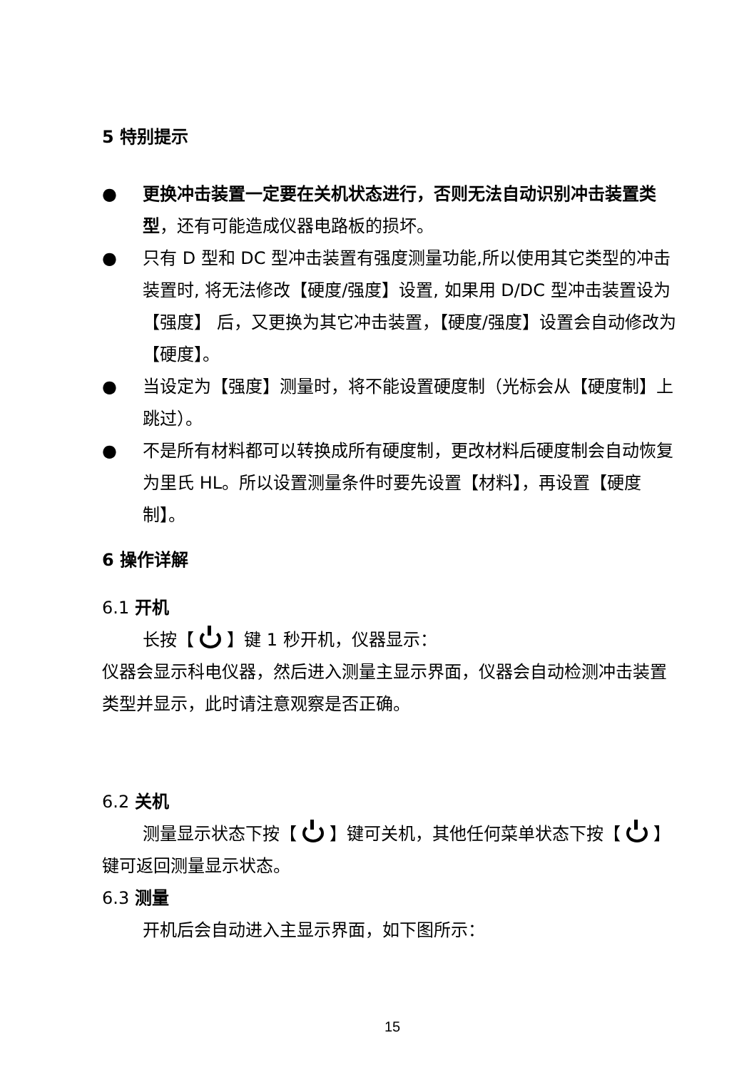5 特别提示
● 更换冲击装置一定要在关机状态进行，否则无法自动识别冲击装置类型，还有可能造成仪器电路板的损坏。
● 只有 D 型和 DC 型冲击装置有强度测量功能,所以使用其它类型的冲击装置时, 将无法修改【硬度/强度】设置, 如果用 D/DC 型冲击装置设为【强度】 后，又更换为其它冲击装置，【硬度/强度】设置会自动修改为【硬度】。
● 当设定为【强度】测量时，将不能设置硬度制（光标会从【硬度制】上跳过）。
● 不是所有材料都可以转换成所有硬度制，更改材料后硬度制会自动恢复为里氏 HL。所以设置测量条件时要先设置【材料】，再设置【硬度制】。
6 操作详解
6.1 开机
长按【 】键 1 秒开机，仪器显示：
仪器会显示科电仪器，然后进入测量主显示界面，仪器会自动检测冲击装置类型并显示，此时请注意观察是否正确。
6.2 关机
测量显示状态下按【 】键可关机，其他任何菜单状态下按【 】键可返回测量显示状态。
6.3 测量
开机后会自动进入主显示界面，如下图所示：
15